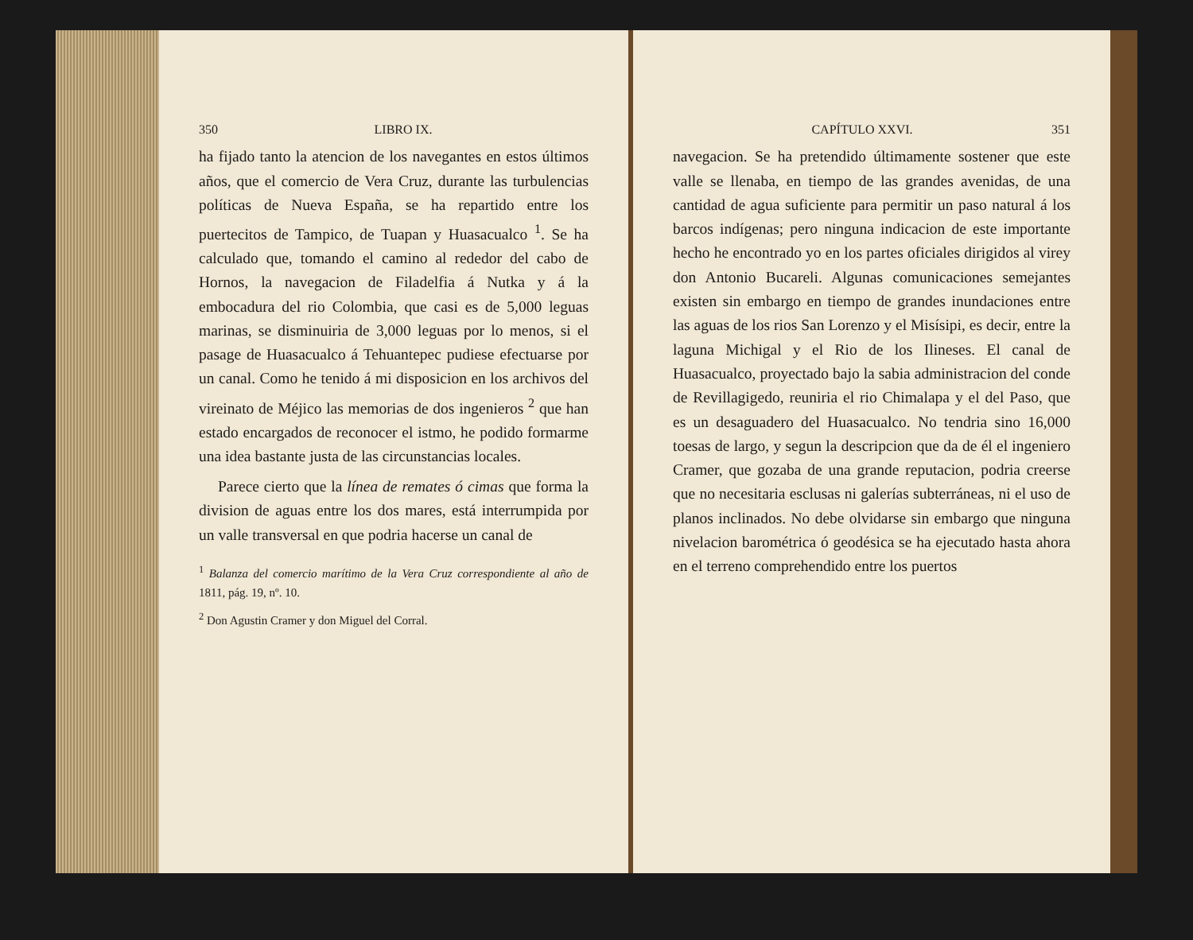350 LIBRO IX.
ha fijado tanto la atencion de los navegantes en estos últimos años, que el comercio de Vera Cruz, durante las turbulencias políticas de Nueva España, se ha repartido entre los puertecitos de Tampico, de Tuapan y Huasacualco <sup>1</sup>. Se ha calculado que, tomando el camino al rededor del cabo de Hornos, la navegacion de Filadelfia á Nutka y á la embocadura del rio Colombia, que casi es de 5,000 leguas marinas, se disminuiria de 3,000 leguas por lo menos, si el pasage de Huasacualco á Tehuantepec pudiese efectuarse por un canal. Como he tenido á mi disposicion en los archivos del vireinato de Méjico las memorias de dos ingenieros <sup>2</sup> que han estado encargados de reconocer el istmo, he podido formarme una idea bastante justa de las circunstancias locales.
Parece cierto que la línea de remates ó cimas que forma la division de aguas entre los dos mares, está interrumpida por un valle transversal en que podria hacerse un canal de
<sup>1</sup> Balanza del comercio marítimo de la Vera Cruz correspondiente al año de 1811, pág. 19, nº. 10.
<sup>2</sup> Don Agustin Cramer y don Miguel del Corral.
CAPÍTULO XXVI. 351
navegacion. Se ha pretendido últimamente sostener que este valle se llenaba, en tiempo de las grandes avenidas, de una cantidad de agua suficiente para permitir un paso natural á los barcos indígenas; pero ninguna indicacion de este importante hecho he encontrado yo en los partes oficiales dirigidos al virey don Antonio Bucareli. Algunas comunicaciones semejantes existen sin embargo en tiempo de grandes inundaciones entre las aguas de los rios San Lorenzo y el Misísipi, es decir, entre la laguna Michigal y el Rio de los Ilineses. El canal de Huasacualco, proyectado bajo la sabia administracion del conde de Revillagigedo, reuniria el rio Chimalapa y el del Paso, que es un desaguadero del Huasacualco. No tendria sino 16,000 toesas de largo, y segun la descripcion que da de él el ingeniero Cramer, que gozaba de una grande reputacion, podria creerse que no necesitaria esclusas ni galerías subterráneas, ni el uso de planos inclinados. No debe olvidarse sin embargo que ninguna nivelacion barométrica ó geodésica se ha ejecutado hasta ahora en el terreno comprehendido entre los puertos